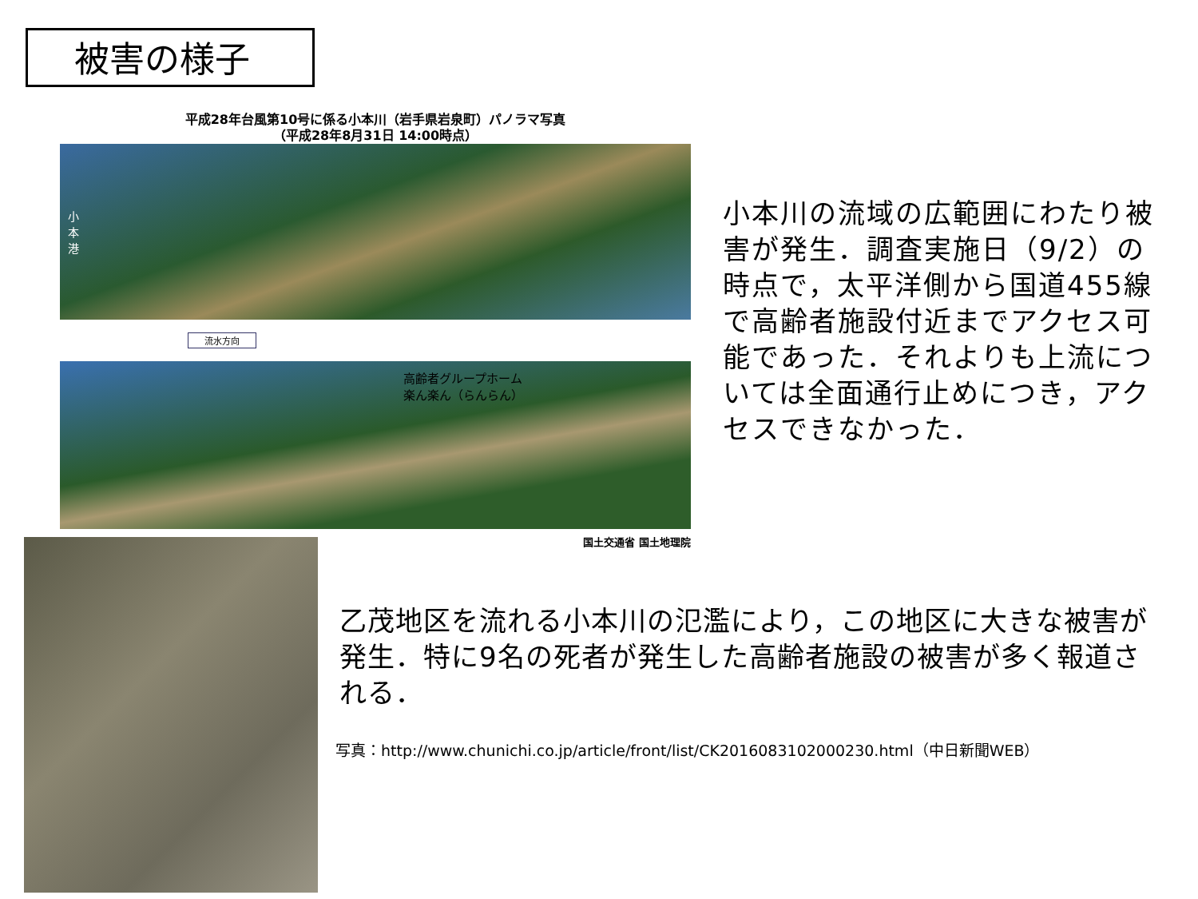被害の様子
平成28年台風第10号に係る小本川（岩手県岩泉町）パノラマ写真
（平成28年8月31日 14:00時点）
小本港
流水方向
高齢者グループホーム
楽ん楽ん（らんらん）
国土交通省 国土地理院
小本川の流域の広範囲にわたり被害が発生．調査実施日（9/2）の時点で，太平洋側から国道455線で高齢者施設付近までアクセス可能であった．それよりも上流については全面通行止めにつき，アクセスできなかった．
乙茂地区を流れる小本川の氾濫により，この地区に大きな被害が発生．特に9名の死者が発生した高齢者施設の被害が多く報道される．
写真：http://www.chunichi.co.jp/article/front/list/CK2016083102000230.html（中日新聞WEB）